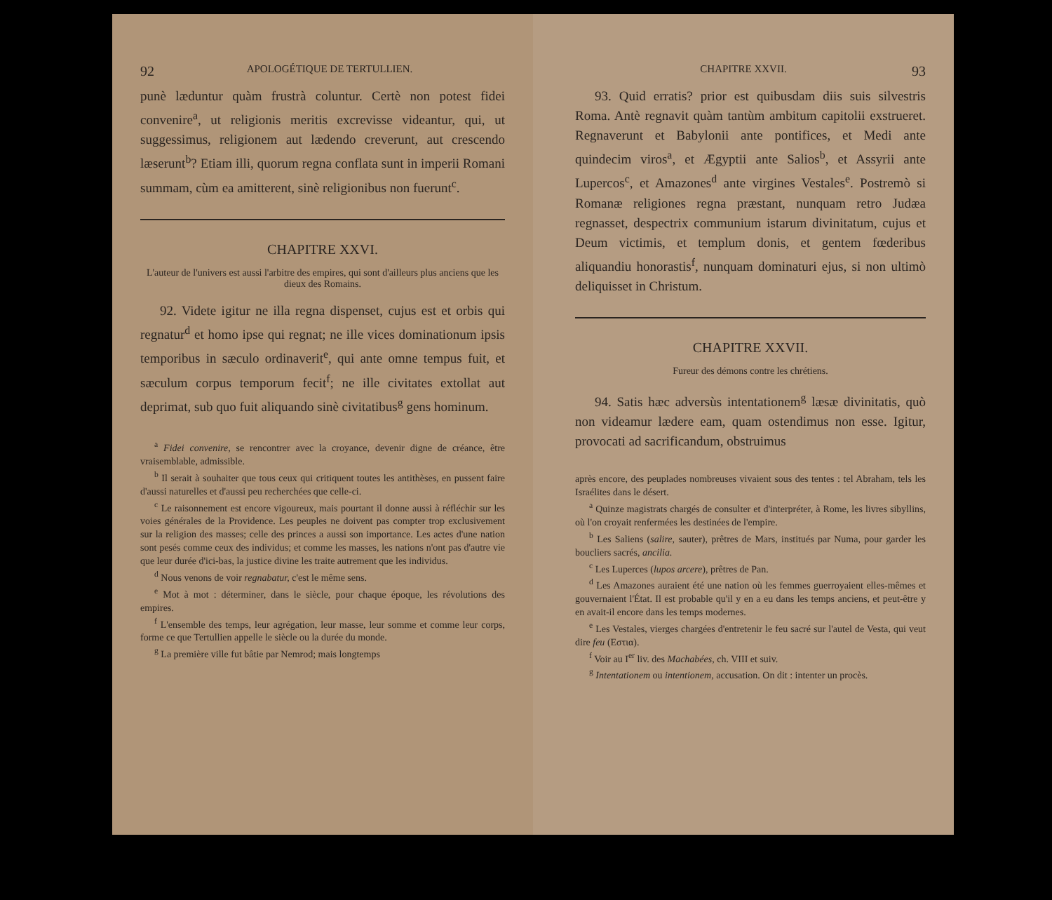92 APOLOGÉTIQUE DE TERTULLIEN.
punè læduntur quàm frustrà coluntur. Certè non potest fidei convenire<sup>a</sup>, ut religionis meritis excrevisse videantur, qui, ut suggessimus, religionem aut lædendo creverunt, aut crescendo læserunt<sup>b</sup>? Etiam illi, quorum regna conflata sunt in imperii Romani summam, cùm ea amitterent, sinè religionibus non fuerunt<sup>c</sup>.
CHAPITRE XXVI.
L'auteur de l'univers est aussi l'arbitre des empires, qui sont d'ailleurs plus anciens que les dieux des Romains.
92. Videte igitur ne illa regna dispenset, cujus est et orbis qui regnatur<sup>d</sup> et homo ipse qui regnat; ne ille vices dominationum ipsis temporibus in sæculo ordinaverit<sup>e</sup>, qui ante omne tempus fuit, et sæculum corpus temporum fecit<sup>f</sup>; ne ille civitates extollat aut deprimat, sub quo fuit aliquando sinè civitatibus<sup>g</sup> gens hominum.
<sup>a</sup> Fidei convenire, se rencontrer avec la croyance, devenir digne de créance, être vraisemblable, admissible.
<sup>b</sup> Il serait à souhaiter que tous ceux qui critiquent toutes les antithèses, en pussent faire d'aussi naturelles et d'aussi peu recherchées que celle-ci.
<sup>c</sup> Le raisonnement est encore vigoureux, mais pourtant il donne aussi à réfléchir sur les voies générales de la Providence. Les peuples ne doivent pas compter trop exclusivement sur la religion des masses; celle des princes a aussi son importance. Les actes d'une nation sont pesés comme ceux des individus; et comme les masses, les nations n'ont pas d'autre vie que leur durée d'ici-bas, la justice divine les traite autrement que les individus.
<sup>d</sup> Nous venons de voir regnabatur, c'est le même sens.
<sup>e</sup> Mot à mot : déterminer, dans le siècle, pour chaque époque, les révolutions des empires.
<sup>f</sup> L'ensemble des temps, leur agrégation, leur masse, leur somme et comme leur corps, forme ce que Tertullien appelle le siècle ou la durée du monde.
<sup>g</sup> La première ville fut bâtie par Nemrod; mais longtemps
CHAPITRE XXVII. 93
93. Quid erratis? prior est quibusdam diis suis silvestris Roma. Antè regnavit quàm tantùm ambitum capitolii exstrueret. Regnaverunt et Babylonii ante pontifices, et Medi ante quindecim viros<sup>a</sup>, et Ægyptii ante Salios<sup>b</sup>, et Assyrii ante Lupercos<sup>c</sup>, et Amazones<sup>d</sup> ante virgines Vestales<sup>e</sup>. Postremò si Romanæ religiones regna præstant, nunquam retro Judæa regnasset, despectrix communium istarum divinitatum, cujus et Deum victimis, et templum donis, et gentem fœderibus aliquandiu honorastis<sup>f</sup>, nunquam dominaturi ejus, si non ultimò deliquisset in Christum.
CHAPITRE XXVII.
Fureur des démons contre les chrétiens.
94. Satis hæc adversùs intentationem<sup>g</sup> læsæ divinitatis, quò non videamur lædere eam, quam ostendimus non esse. Igitur, provocati ad sacrificandum, obstruimus
après encore, des peuplades nombreuses vivaient sous des tentes : tel Abraham, tels les Israélites dans le désert.
<sup>a</sup> Quinze magistrats chargés de consulter et d'interpréter, à Rome, les livres sibyllins, où l'on croyait renfermées les destinées de l'empire.
<sup>b</sup> Les Saliens (salire, sauter), prêtres de Mars, institués par Numa, pour garder les boucliers sacrés, ancilia.
<sup>c</sup> Les Luperces (lupos arcere), prêtres de Pan.
<sup>d</sup> Les Amazones auraient été une nation où les femmes guerroyaient elles-mêmes et gouvernaient l'État. Il est probable qu'il y en a eu dans les temps anciens, et peut-être y en avait-il encore dans les temps modernes.
<sup>e</sup> Les Vestales, vierges chargées d'entretenir le feu sacré sur l'autel de Vesta, qui veut dire feu (Εστια).
<sup>f</sup> Voir au I<sup>er</sup> liv. des Machabées, ch. VIII et suiv.
<sup>g</sup> Intentationem ou intentionem, accusation. On dit : intenter un procès.